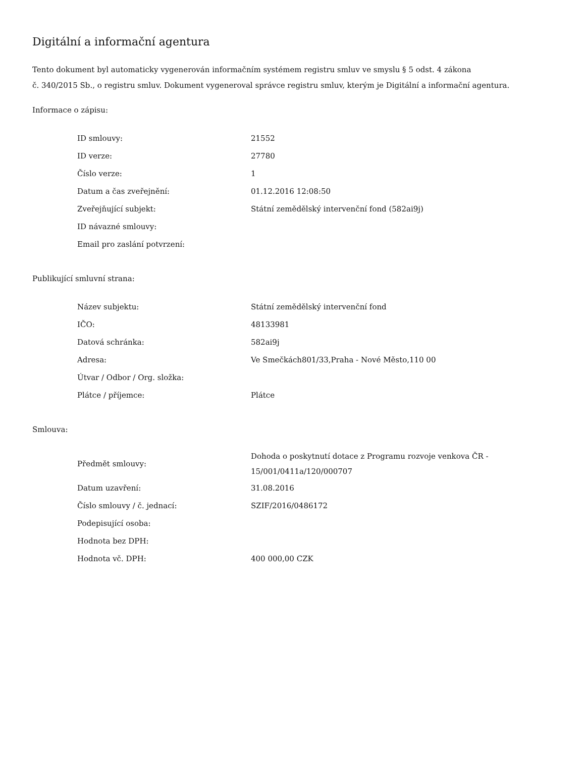Digitální a informační agentura
Tento dokument byl automaticky vygenerován informačním systémem registru smluv ve smyslu § 5 odst. 4 zákona
č. 340/2015 Sb., o registru smluv. Dokument vygeneroval správce registru smluv, kterým je Digitální a informační agentura.
Informace o zápisu:
| ID smlouvy: | 21552 |
| ID verze: | 27780 |
| Číslo verze: | 1 |
| Datum a čas zveřejnění: | 01.12.2016 12:08:50 |
| Zveřejňující subjekt: | Státní zemědělský intervenční fond (582ai9j) |
| ID návazné smlouvy: | |
| Email pro zaslání potvrzení: | |
Publikující smluvní strana:
| Název subjektu: | Státní zemědělský intervenční fond |
| IČO: | 48133981 |
| Datová schránka: | 582ai9j |
| Adresa: | Ve Smečkách801/33,Praha - Nové Město,110 00 |
| Útvar / Odbor / Org. složka: | |
| Plátce / příjemce: | Plátce |
Smlouva:
| Předmět smlouvy: | Dohoda o poskytnutí dotace z Programu rozvoje venkova ČR - 15/001/0411a/120/000707 |
| Datum uzavření: | 31.08.2016 |
| Číslo smlouvy / č. jednací: | SZIF/2016/0486172 |
| Podepisující osoba: | |
| Hodnota bez DPH: | |
| Hodnota vč. DPH: | 400 000,00 CZK |